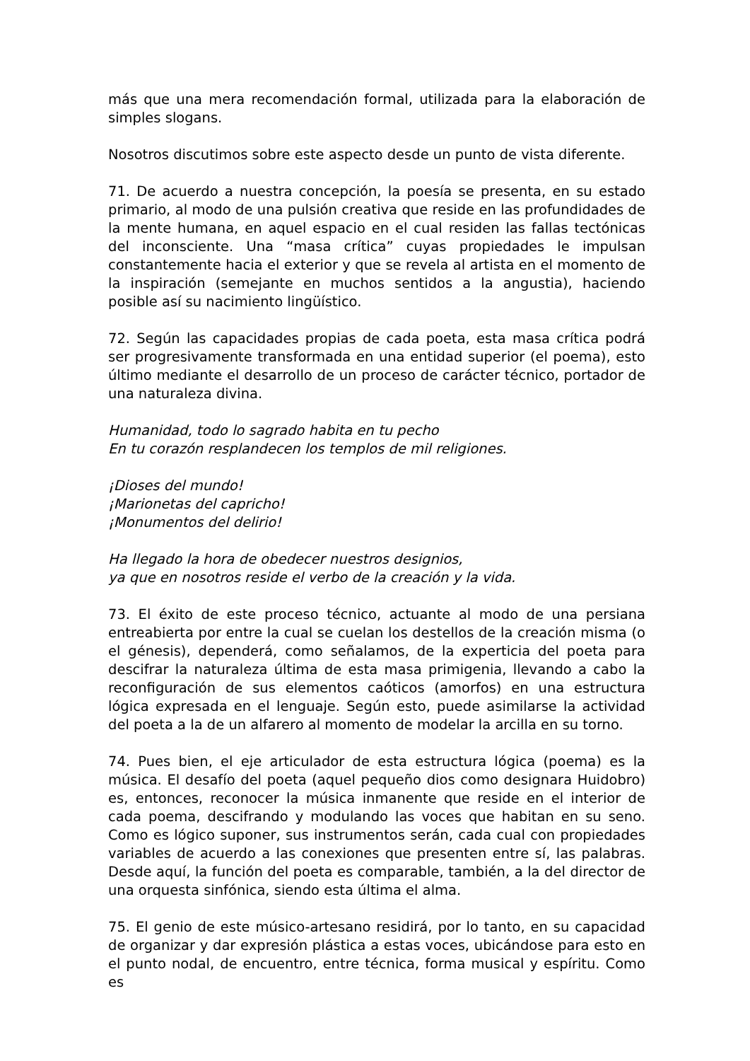más que una mera recomendación formal, utilizada para la elaboración de simples slogans.
Nosotros discutimos sobre este aspecto desde un punto de vista diferente.
71. De acuerdo a nuestra concepción, la poesía se presenta, en su estado primario, al modo de una pulsión creativa que reside en las profundidades de la mente humana, en aquel espacio en el cual residen las fallas tectónicas del inconsciente. Una “masa crítica” cuyas propiedades le impulsan constantemente hacia el exterior y que se revela al artista en el momento de la inspiración (semejante en muchos sentidos a la angustia), haciendo posible así su nacimiento lingüístico.
72. Según las capacidades propias de cada poeta, esta masa crítica podrá ser progresivamente transformada en una entidad superior (el poema), esto último mediante el desarrollo de un proceso de carácter técnico, portador de una naturaleza divina.
Humanidad, todo lo sagrado habita en tu pecho
En tu corazón resplandecen los templos de mil religiones.
¡Dioses del mundo!
¡Marionetas del capricho!
¡Monumentos del delirio!
Ha llegado la hora de obedecer nuestros designios,
ya que en nosotros reside el verbo de la creación y la vida.
73. El éxito de este proceso técnico, actuante al modo de una persiana entreabierta por entre la cual se cuelan los destellos de la creación misma (o el génesis), dependerá, como señalamos, de la experticia del poeta para descifrar la naturaleza última de esta masa primigenia, llevando a cabo la reconfiguración de sus elementos caóticos (amorfos) en una estructura lógica expresada en el lenguaje. Según esto, puede asimilarse la actividad del poeta a la de un alfarero al momento de modelar la arcilla en su torno.
74. Pues bien, el eje articulador de esta estructura lógica (poema) es la música. El desafío del poeta (aquel pequeño dios como designara Huidobro) es, entonces, reconocer la música inmanente que reside en el interior de cada poema, descifrando y modulando las voces que habitan en su seno. Como es lógico suponer, sus instrumentos serán, cada cual con propiedades variables de acuerdo a las conexiones que presenten entre sí, las palabras. Desde aquí, la función del poeta es comparable, también, a la del director de una orquesta sinfónica, siendo esta última el alma.
75. El genio de este músico-artesano residirá, por lo tanto, en su capacidad de organizar y dar expresión plástica a estas voces, ubicándose para esto en el punto nodal, de encuentro, entre técnica, forma musical y espíritu. Como es